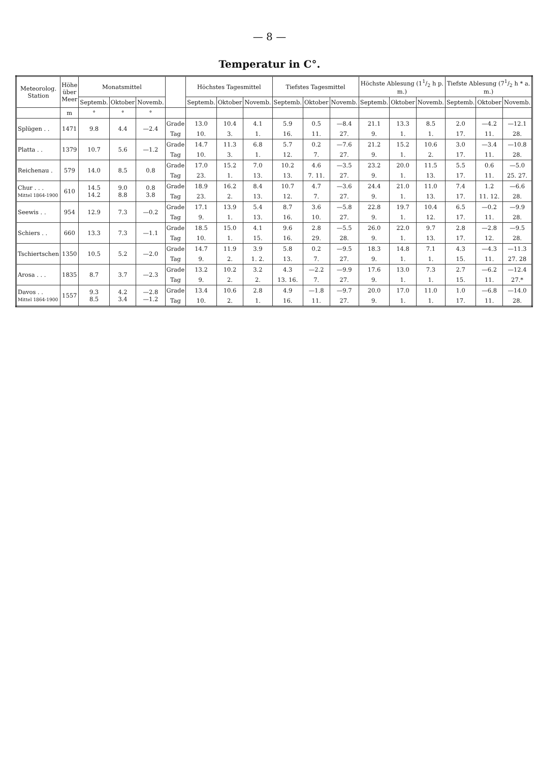— 8 —
Temperatur in C°.
| Meteorolog. Station | Höhe über Meer | Monatsmittel | | | | Höchstes Tagesmittel | | | Tiefstes Tagesmittel | | | Höchste Ablesung (11/2 h p. m.) | | | Tiefste Ablesung (71/2 h * a. m.) | | |
| --- | --- | --- | --- | --- | --- | --- | --- | --- | --- | --- | --- | --- | --- | --- | --- | --- | --- |
| | | Septemb. | Oktober | Novemb. | | Septemb. | Oktober | Novemb. | Septemb. | Oktober | Novemb. | Septemb. | Oktober | Novemb. | Septemb. | Oktober | Novemb. |
| | m | ° | ° | ° | | | | | | | | | | | | | |
| Splügen . . | 1471 | 9.8 | 4.4 | —2.4 | Grade | 13.0 | 10.4 | 4.1 | 5.9 | 0.5 | —8.4 | 21.1 | 13.3 | 8.5 | 2.0 | —4.2 | —12.1 |
| | | | | | Tag | 10. | 3. | 1. | 16. | 11. | 27. | 9. | 1. | 1. | 17. | 11. | 28. |
| Platta . . | 1379 | 10.7 | 5.6 | —1.2 | Grade | 14.7 | 11.3 | 6.8 | 5.7 | 0.2 | —7.6 | 21.2 | 15.2 | 10.6 | 3.0 | —3.4 | —10.8 |
| | | | | | Tag | 10. | 3. | 1. | 12. | 7. | 27. | 9. | 1. | 2. | 17. | 11. | 28. |
| Reichenau . | 579 | 14.0 | 8.5 | 0.8 | Grade | 17.0 | 15.2 | 7.0 | 10.2 | 4.6 | —3.5 | 23.2 | 20.0 | 11.5 | 5.5 | 0.6 | —5.0 |
| | | | | | Tag | 23. | 1. | 13. | 13. | 7. 11. | 27. | 9. | 1. | 13. | 17. | 11. | 25. 27. |
| Chur . . . Mittel 1864-1900 | 610 | 14.5 14.2 | 9.0 8.8 | 0.8 3.8 | Grade | 18.9 | 16.2 | 8.4 | 10.7 | 4.7 | —3.6 | 24.4 | 21.0 | 11.0 | 7.4 | 1.2 | —6.6 |
| | | | | | Tag | 23. | 2. | 13. | 12. | 7. | 27. | 9. | 1. | 13. | 17. | 11. 12. | 28. |
| Seewis . . | 954 | 12.9 | 7.3 | —0.2 | Grade | 17.1 | 13.9 | 5.4 | 8.7 | 3.6 | —5.8 | 22.8 | 19.7 | 10.4 | 6.5 | —0.2 | —9.9 |
| | | | | | Tag | 9. | 1. | 13. | 16. | 10. | 27. | 9. | 1. | 12. | 17. | 11. | 28. |
| Schiers . . | 660 | 13.3 | 7.3 | —1.1 | Grade | 18.5 | 15.0 | 4.1 | 9.6 | 2.8 | —5.5 | 26.0 | 22.0 | 9.7 | 2.8 | —2.8 | —9.5 |
| | | | | | Tag | 10. | 1. | 15. | 16. | 29. | 28. | 9. | 1. | 13. | 17. | 12. | 28. |
| Tschiertschen | 1350 | 10.5 | 5.2 | —2.0 | Grade | 14.7 | 11.9 | 3.9 | 5.8 | 0.2 | —9.5 | 18.3 | 14.8 | 7.1 | 4.3 | —4.3 | —11.3 |
| | | | | | Tag | 9. | 2. | 1. 2. | 13. | 7. | 27. | 9. | 1. | 1. | 15. | 11. | 27. 28 |
| Arosa . . . | 1835 | 8.7 | 3.7 | —2.3 | Grade | 13.2 | 10.2 | 3.2 | 4.3 | —2.2 | —9.9 | 17.6 | 13.0 | 7.3 | 2.7 | —6.2 | —12.4 |
| | | | | | Tag | 9. | 2. | 2. | 13. 16. | 7. | 27. | 9. | 1. | 1. | 15. | 11. | 27.* |
| Davos . . Mittel 1864-1900 | 1557 | 9.3 8.5 | 4.2 3.4 | —2.8 —1.2 | Grade | 13.4 | 10.6 | 2.8 | 4.9 | —1.8 | —9.7 | 20.0 | 17.0 | 11.0 | 1.0 | —6.8 | —14.0 |
| | | | | | Tag | 10. | 2. | 1. | 16. | 11. | 27. | 9. | 1. | 1. | 17. | 11. | 28. |